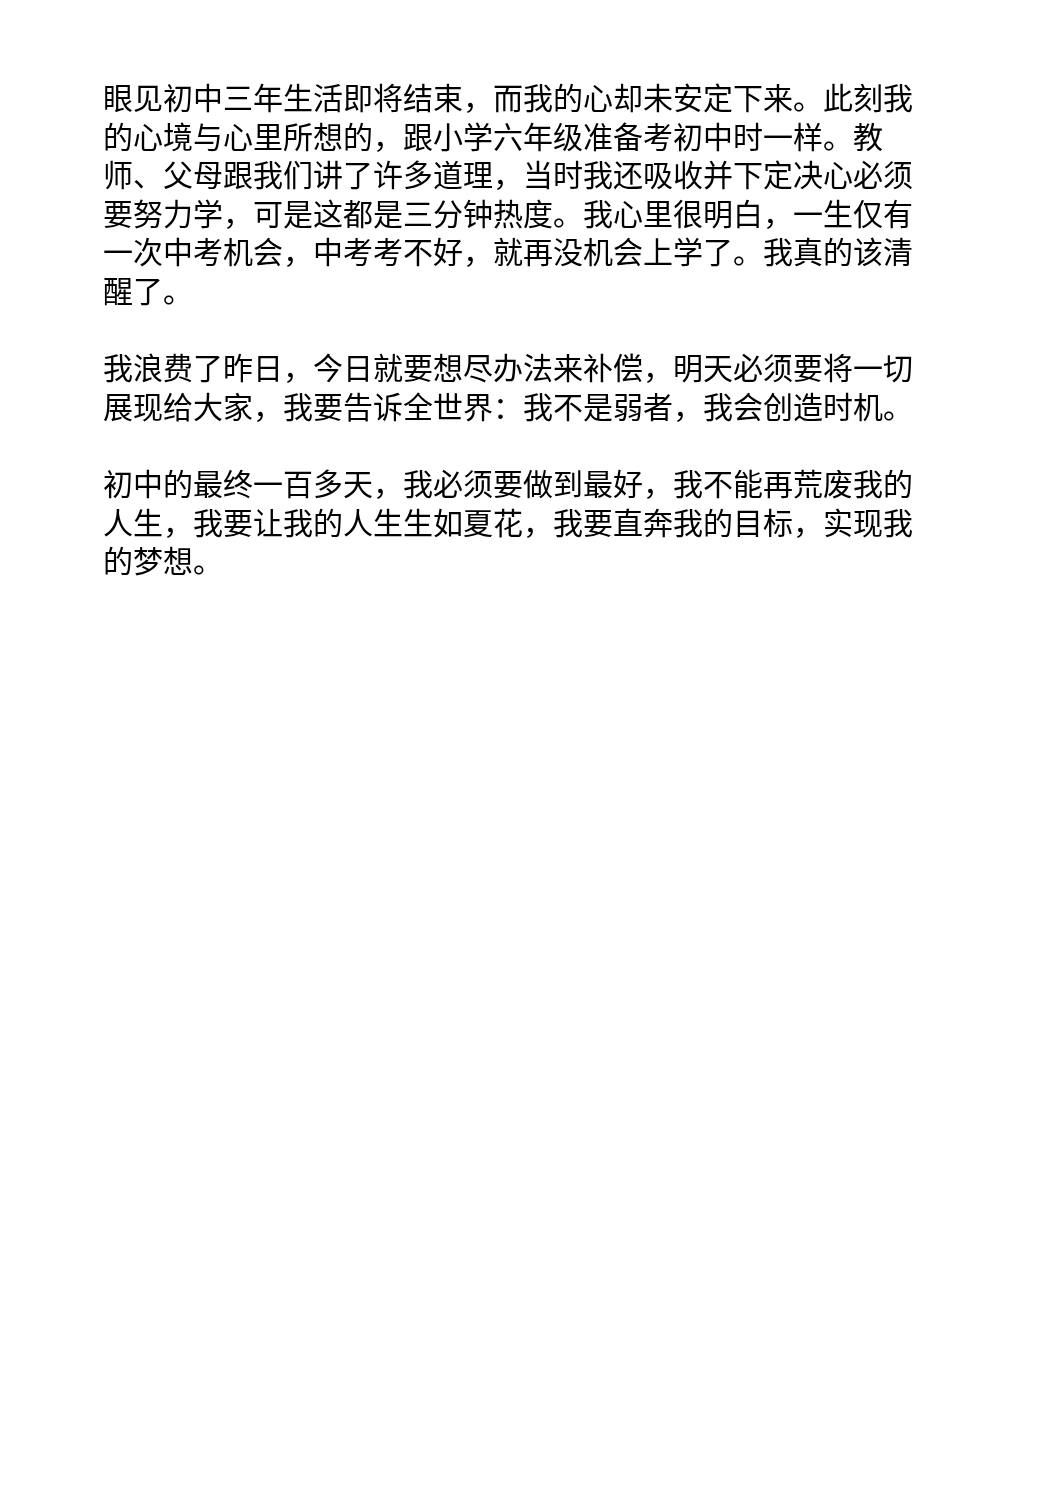眼见初中三年生活即将结束，而我的心却未安定下来。此刻我的心境与心里所想的，跟小学六年级准备考初中时一样。教师、父母跟我们讲了许多道理，当时我还吸收并下定决心必须要努力学，可是这都是三分钟热度。我心里很明白，一生仅有一次中考机会，中考考不好，就再没机会上学了。我真的该清醒了。
我浪费了昨日，今日就要想尽办法来补偿，明天必须要将一切展现给大家，我要告诉全世界：我不是弱者，我会创造时机。
初中的最终一百多天，我必须要做到最好，我不能再荒废我的人生，我要让我的人生生如夏花，我要直奔我的目标，实现我的梦想。